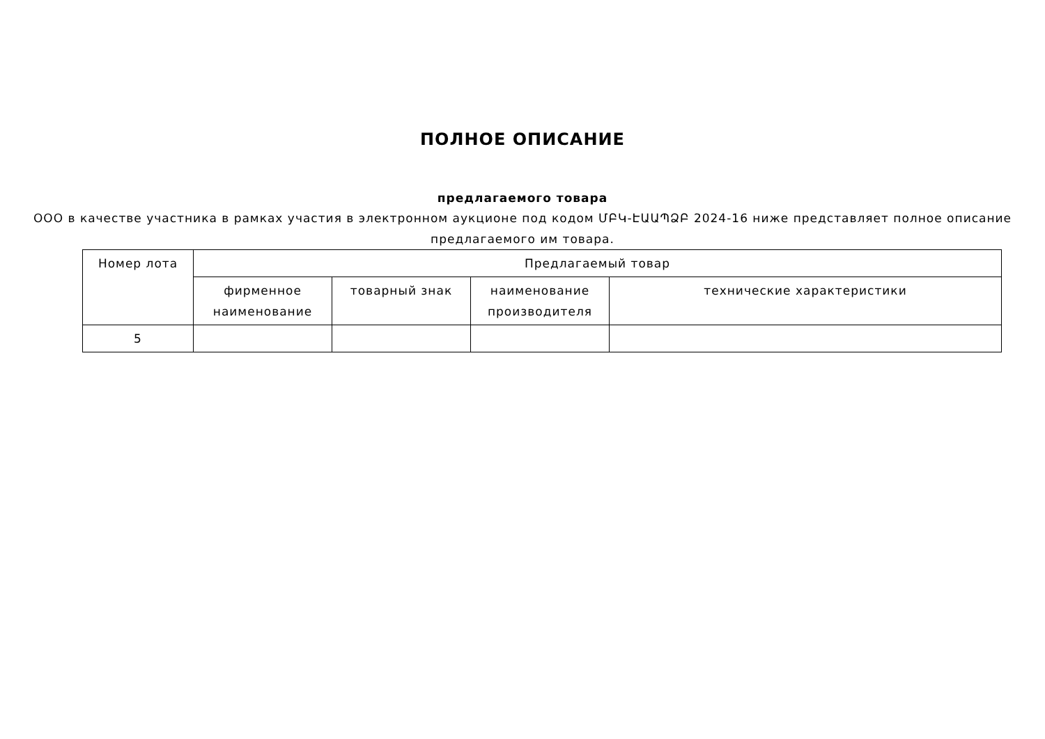ПОЛНОЕ ОПИСАНИЕ
предлагаемого товара
ООО в качестве участника в рамках участия в электронном аукционе под кодом ՄԲԿ-ԷԱԱՊՁԲ 2024-16 ниже представляет полное описание предлагаемого им товара.
| Номер лота | Предлагаемый товар | | | |
| --- | --- | --- | --- | --- |
| | фирменное наименование | товарный знак | наименование производителя | технические характеристики |
| 5 | | | | |